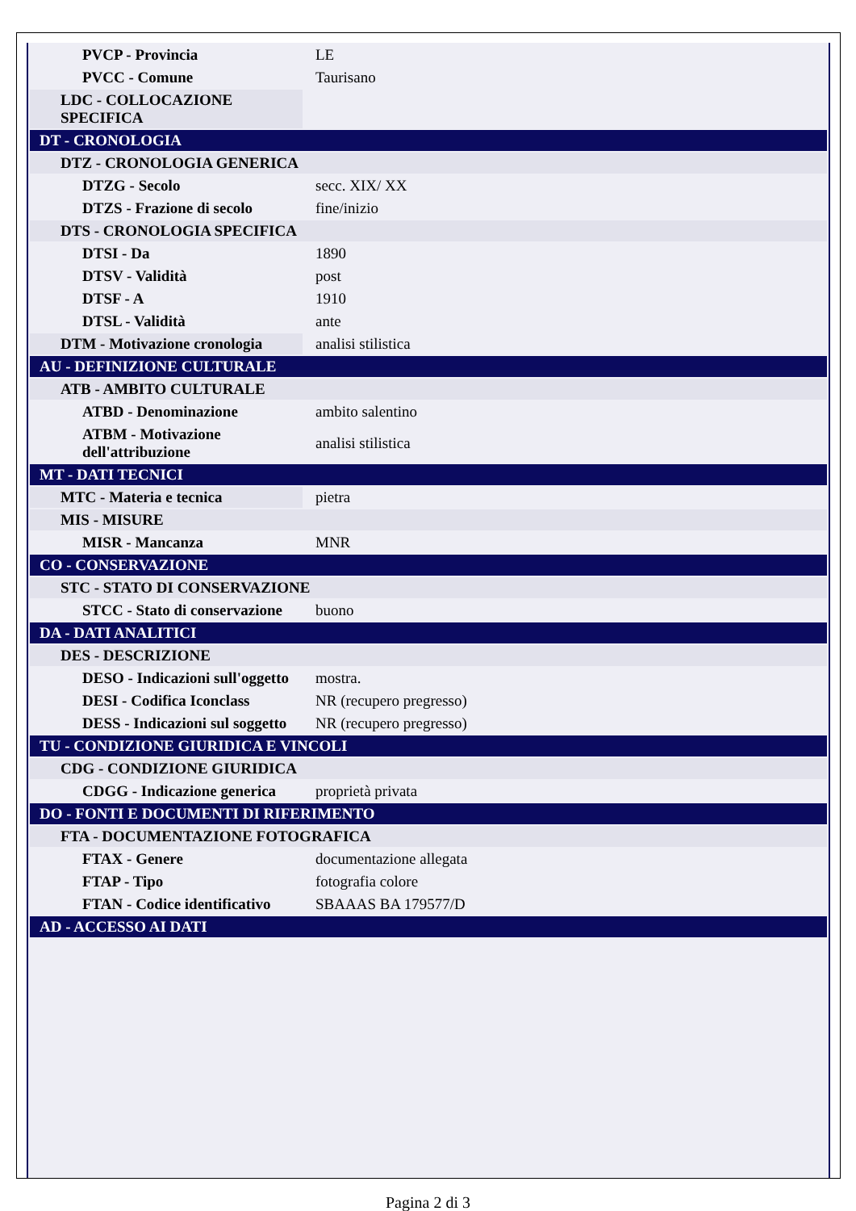| PVCP - Provincia | LE |
| PVCC - Comune | Taurisano |
| LDC - COLLOCAZIONE SPECIFICA | |
| DT - CRONOLOGIA | |
| DTZ - CRONOLOGIA GENERICA | |
| DTZG - Secolo | secc. XIX/ XX |
| DTZS - Frazione di secolo | fine/inizio |
| DTS - CRONOLOGIA SPECIFICA | |
| DTSI - Da | 1890 |
| DTSV - Validità | post |
| DTSF - A | 1910 |
| DTSL - Validità | ante |
| DTM - Motivazione cronologia | analisi stilistica |
| AU - DEFINIZIONE CULTURALE | |
| ATB - AMBITO CULTURALE | |
| ATBD - Denominazione | ambito salentino |
| ATBM - Motivazione dell'attribuzione | analisi stilistica |
| MT - DATI TECNICI | |
| MTC - Materia e tecnica | pietra |
| MIS - MISURE | |
| MISR - Mancanza | MNR |
| CO - CONSERVAZIONE | |
| STC - STATO DI CONSERVAZIONE | |
| STCC - Stato di conservazione | buono |
| DA - DATI ANALITICI | |
| DES - DESCRIZIONE | |
| DESO - Indicazioni sull'oggetto | mostra. |
| DESI - Codifica Iconclass | NR (recupero pregresso) |
| DESS - Indicazioni sul soggetto | NR (recupero pregresso) |
| TU - CONDIZIONE GIURIDICA E VINCOLI | |
| CDG - CONDIZIONE GIURIDICA | |
| CDGG - Indicazione generica | proprietà privata |
| DO - FONTI E DOCUMENTI DI RIFERIMENTO | |
| FTA - DOCUMENTAZIONE FOTOGRAFICA | |
| FTAX - Genere | documentazione allegata |
| FTAP - Tipo | fotografia colore |
| FTAN - Codice identificativo | SBAAAS BA 179577/D |
| AD - ACCESSO AI DATI | |
Pagina 2 di 3